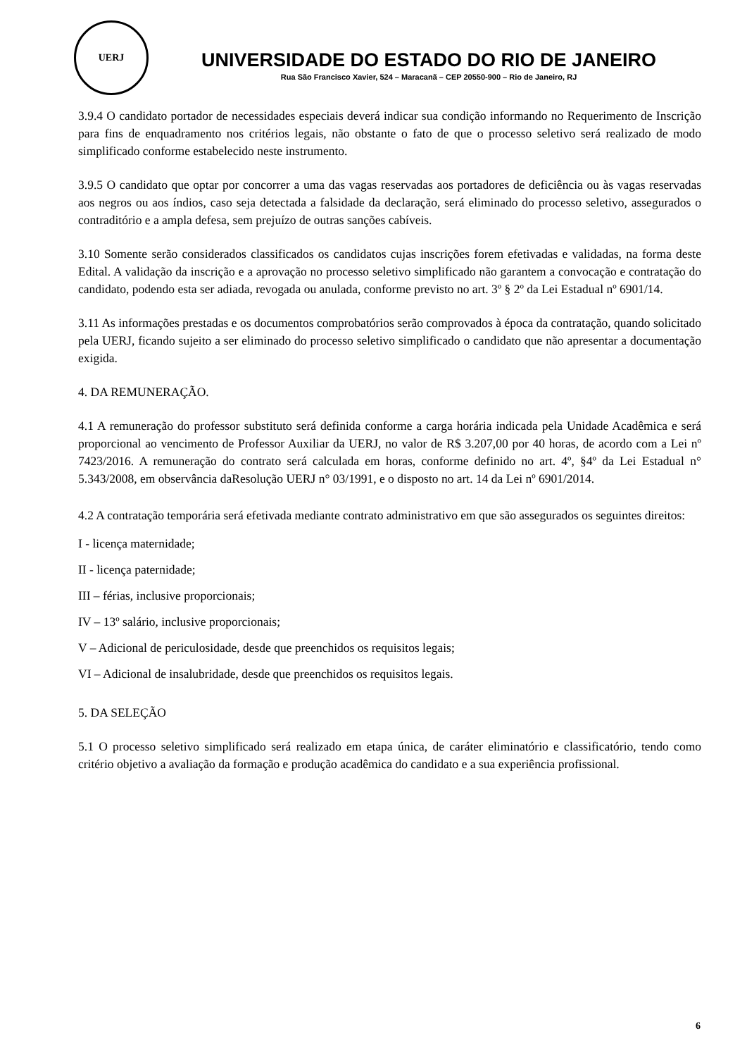UERJ
UNIVERSIDADE DO ESTADO DO RIO DE JANEIRO
Rua São Francisco Xavier, 524 – Maracanã – CEP 20550-900 – Rio de Janeiro, RJ
3.9.4 O candidato portador de necessidades especiais deverá indicar sua condição informando no Requerimento de Inscrição para fins de enquadramento nos critérios legais, não obstante o fato de que o processo seletivo será realizado de modo simplificado conforme estabelecido neste instrumento.
3.9.5 O candidato que optar por concorrer a uma das vagas reservadas aos portadores de deficiência ou às vagas reservadas aos negros ou aos índios, caso seja detectada a falsidade da declaração, será eliminado do processo seletivo, assegurados o contraditório e a ampla defesa, sem prejuízo de outras sanções cabíveis.
3.10 Somente serão considerados classificados os candidatos cujas inscrições forem efetivadas e validadas, na forma deste Edital. A validação da inscrição e a aprovação no processo seletivo simplificado não garantem a convocação e contratação do candidato, podendo esta ser adiada, revogada ou anulada, conforme previsto no art. 3º § 2º da Lei Estadual nº 6901/14.
3.11 As informações prestadas e os documentos comprobatórios serão comprovados à época da contratação, quando solicitado pela UERJ, ficando sujeito a ser eliminado do processo seletivo simplificado o candidato que não apresentar a documentação exigida.
4. DA REMUNERAÇÃO.
4.1 A remuneração do professor substituto será definida conforme a carga horária indicada pela Unidade Acadêmica e será proporcional ao vencimento de Professor Auxiliar da UERJ, no valor de R$ 3.207,00 por 40 horas, de acordo com a Lei nº 7423/2016. A remuneração do contrato será calculada em horas, conforme definido no art. 4º, §4º da Lei Estadual n° 5.343/2008, em observância daResolução UERJ n° 03/1991, e o disposto no art. 14 da Lei nº 6901/2014.
4.2 A contratação temporária será efetivada mediante contrato administrativo em que são assegurados os seguintes direitos:
I - licença maternidade;
II - licença paternidade;
III – férias, inclusive proporcionais;
IV – 13º salário, inclusive proporcionais;
V – Adicional de periculosidade, desde que preenchidos os requisitos legais;
VI – Adicional de insalubridade, desde que preenchidos os requisitos legais.
5. DA SELEÇÃO
5.1 O processo seletivo simplificado será realizado em etapa única, de caráter eliminatório e classificatório, tendo como critério objetivo a avaliação da formação e produção acadêmica do candidato e a sua experiência profissional.
6